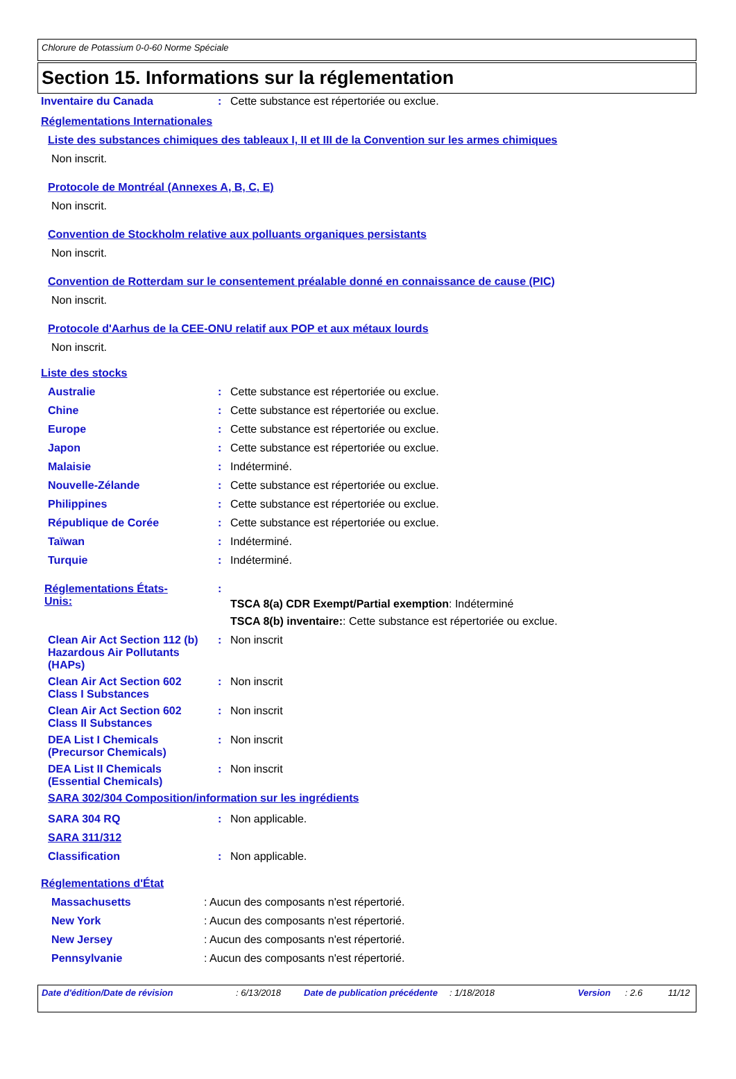Chlorure de Potassium 0-0-60 Norme Spéciale
Section 15. Informations sur la réglementation
Inventaire du Canada : Cette substance est répertoriée ou exclue.
Réglementations Internationales
Liste des substances chimiques des tableaux I, II et III de la Convention sur les armes chimiques
Non inscrit.
Protocole de Montréal (Annexes A, B, C, E)
Non inscrit.
Convention de Stockholm relative aux polluants organiques persistants
Non inscrit.
Convention de Rotterdam sur le consentement préalable donné en connaissance de cause (PIC)
Non inscrit.
Protocole d'Aarhus de la CEE-ONU relatif aux POP et aux métaux lourds
Non inscrit.
Liste des stocks
Australie : Cette substance est répertoriée ou exclue.
Chine : Cette substance est répertoriée ou exclue.
Europe : Cette substance est répertoriée ou exclue.
Japon : Cette substance est répertoriée ou exclue.
Malaisie : Indéterminé.
Nouvelle-Zélande : Cette substance est répertoriée ou exclue.
Philippines : Cette substance est répertoriée ou exclue.
République de Corée : Cette substance est répertoriée ou exclue.
Taïwan : Indéterminé.
Turquie : Indéterminé.
Réglementations États-Unis:
:
TSCA 8(a) CDR Exempt/Partial exemption: Indéterminé
TSCA 8(b) inventaire:: Cette substance est répertoriée ou exclue.
Clean Air Act Section 112 (b) Hazardous Air Pollutants (HAPs)
: Non inscrit
Clean Air Act Section 602 Class I Substances
: Non inscrit
Clean Air Act Section 602 Class II Substances
: Non inscrit
DEA List I Chemicals (Precursor Chemicals)
: Non inscrit
DEA List II Chemicals (Essential Chemicals)
: Non inscrit
SARA 302/304 Composition/information sur les ingrédients
SARA 304 RQ : Non applicable.
SARA 311/312
Classification : Non applicable.
Réglementations d'État
Massachusetts : Aucun des composants n'est répertorié.
New York : Aucun des composants n'est répertorié.
New Jersey : Aucun des composants n'est répertorié.
Pennsylvanie : Aucun des composants n'est répertorié.
Date d'édition/Date de révision: 6/13/2018 Date de publication précédente: 1/18/2018 Version: 2.6 11/12